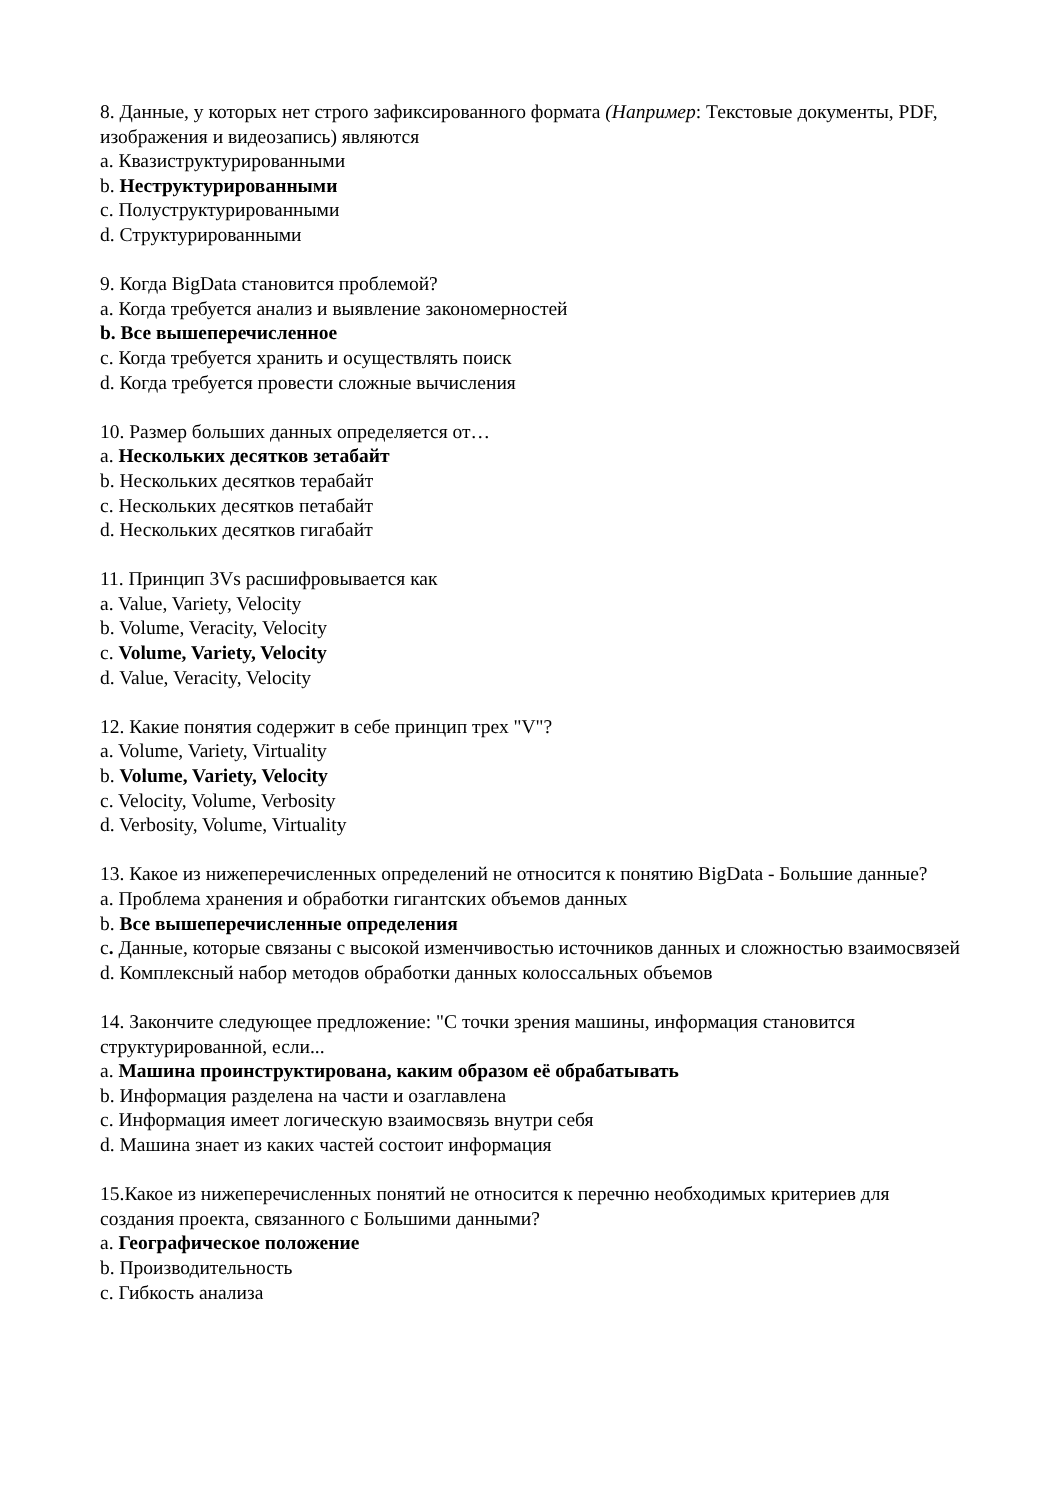8. Данные, у которых нет строго зафиксированного формата (Например: Текстовые документы, PDF, изображения и видеозапись) являются
a. Квазиструктурированными
b. Неструктурированными
c. Полуструктурированными
d. Структурированными
9. Когда BigData становится проблемой?
a. Когда требуется анализ и выявление закономерностей
b. Все вышеперечисленное
c. Когда требуется хранить и осуществлять поиск
d. Когда требуется провести сложные вычисления
10. Размер больших данных определяется от…
a. Нескольких десятков зетабайт
b. Нескольких десятков терабайт
c. Нескольких десятков петабайт
d. Нескольких десятков гигабайт
11. Принцип 3Vs расшифровывается как
a. Value, Variety, Velocity
b. Volume, Veracity, Velocity
c. Volume, Variety, Velocity
d. Value, Veracity, Velocity
12. Какие понятия содержит в себе принцип трех "V"?
a. Volume, Variety, Virtuality
b. Volume, Variety, Velocity
c. Velocity, Volume, Verbosity
d. Verbosity, Volume, Virtuality
13. Какое из нижеперечисленных определений не относится к понятию BigData - Большие данные?
a. Проблема хранения и обработки гигантских объемов данных
b. Все вышеперечисленные определения
c. Данные, которые связаны с высокой изменчивостью источников данных и сложностью взаимосвязей
d. Комплексный набор методов обработки данных колоссальных объемов
14. Закончите следующее предложение: "С точки зрения машины, информация становится структурированной, если...
a. Машина проинструктирована, каким образом её обрабатывать
b. Информация разделена на части и озаглавлена
c. Информация имеет логическую взаимосвязь внутри себя
d. Машина знает из каких частей состоит информация
15.Какое из нижеперечисленных понятий не относится к перечню необходимых критериев для создания проекта, связанного с Большими данными?
a. Географическое положение
b. Производительность
c. Гибкость анализа